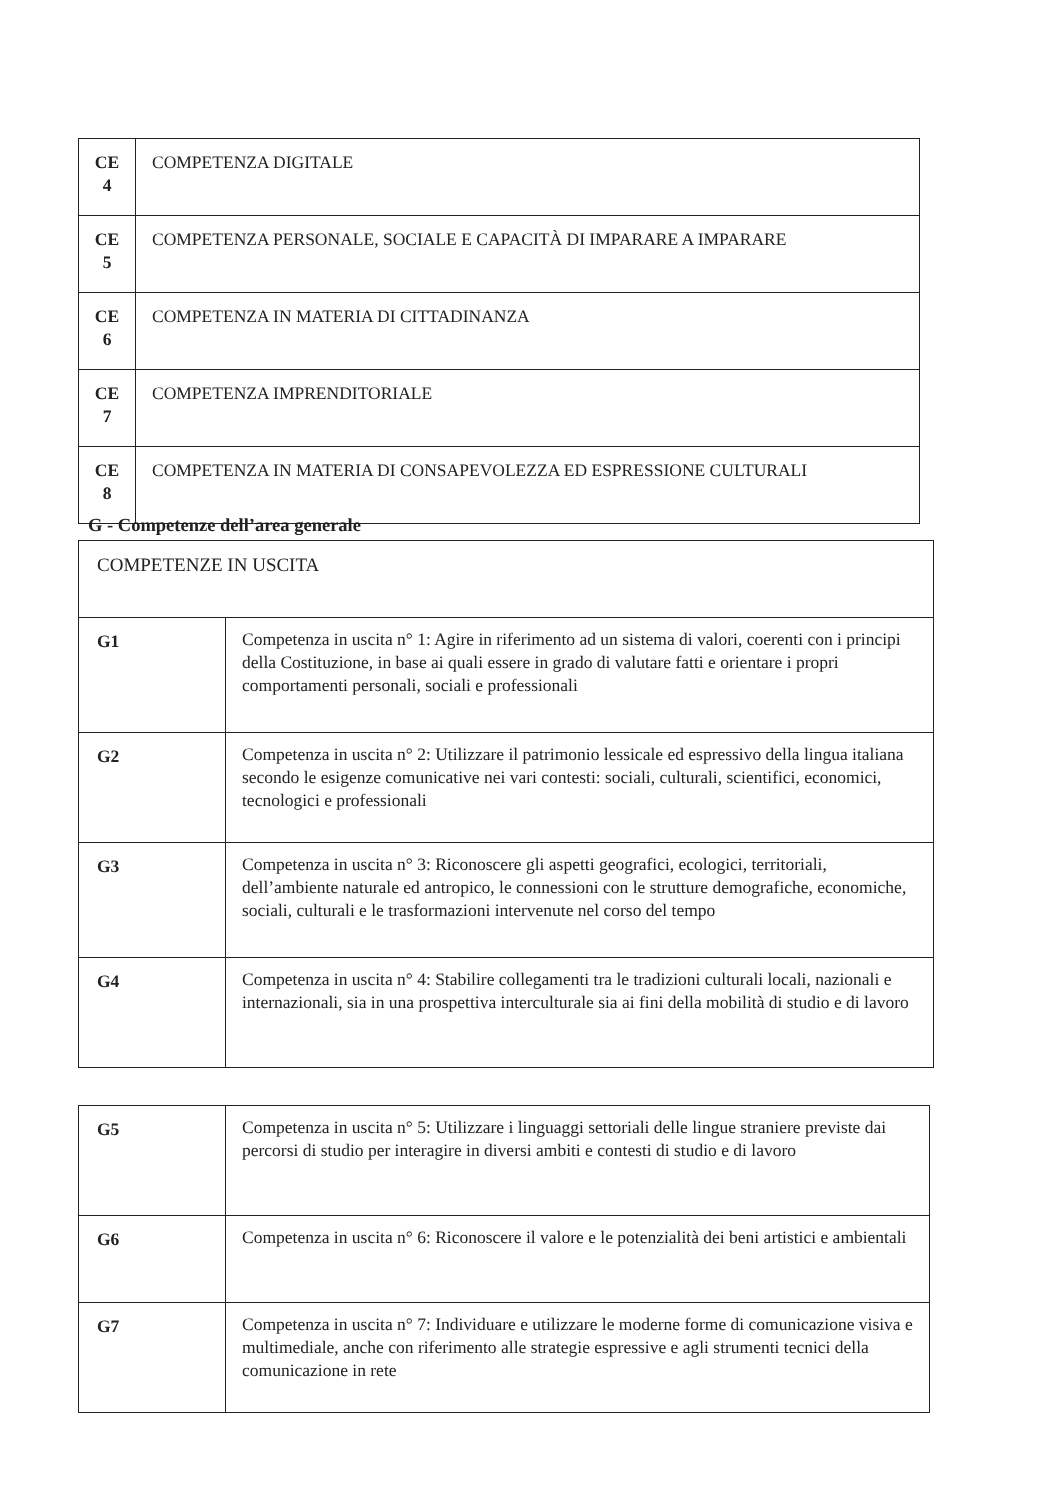| CE 4 | COMPETENZA DIGITALE |
| CE 5 | COMPETENZA PERSONALE, SOCIALE E CAPACITÀ DI IMPARARE A IMPARARE |
| CE 6 | COMPETENZA IN MATERIA DI CITTADINANZA |
| CE 7 | COMPETENZA IMPRENDITORIALE |
| CE 8 | COMPETENZA IN MATERIA DI CONSAPEVOLEZZA ED ESPRESSIONE CULTURALI |
G - Competenze dell’area generale
| COMPETENZE IN USCITA | |
| G1 | Competenza in uscita n° 1: Agire in riferimento ad un sistema di valori, coerenti con i principi della Costituzione, in base ai quali essere in grado di valutare fatti e orientare i propri comportamenti personali, sociali e professionali |
| G2 | Competenza in uscita n° 2: Utilizzare il patrimonio lessicale ed espressivo della lingua italiana secondo le esigenze comunicative nei vari contesti: sociali, culturali, scientifici, economici, tecnologici e professionali |
| G3 | Competenza in uscita n° 3: Riconoscere gli aspetti geografici, ecologici, territoriali, dell’ambiente naturale ed antropico, le connessioni con le strutture demografiche, economiche, sociali, culturali e le trasformazioni intervenute nel corso del tempo |
| G4 | Competenza in uscita n° 4: Stabilire collegamenti tra le tradizioni culturali locali, nazionali e internazionali, sia in una prospettiva interculturale sia ai fini della mobilità di studio e di lavoro |
| G5 | Competenza in uscita n° 5: Utilizzare i linguaggi settoriali delle lingue straniere previste dai percorsi di studio per interagire in diversi ambiti e contesti di studio e di lavoro |
| G6 | Competenza in uscita n° 6: Riconoscere il valore e le potenzialità dei beni artistici e ambientali |
| G7 | Competenza in uscita n° 7: Individuare e utilizzare le moderne forme di comunicazione visiva e multimediale, anche con riferimento alle strategie espressive e agli strumenti tecnici della comunicazione in rete |